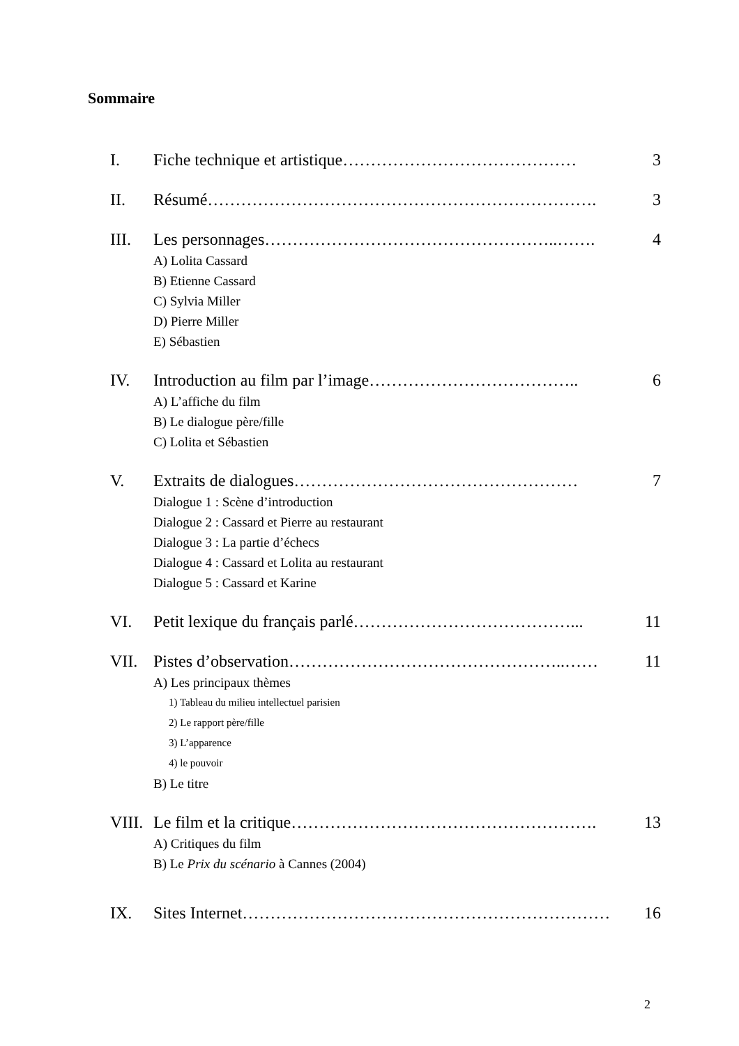Sommaire
I. Fiche technique et artistique…………………………………… 3
II. Résumé……………………………………………………………. 3
III. Les personnages……………………………………………..……. 4
A) Lolita Cassard
B) Etienne Cassard
C) Sylvia Miller
D) Pierre Miller
E) Sébastien
IV. Introduction au film par l’image……………………………….. 6
A) L’affiche du film
B) Le dialogue père/fille
C) Lolita et Sébastien
V. Extraits de dialogues…………………………………………… 7
Dialogue 1 : Scène d’introduction
Dialogue 2 : Cassard et Pierre au restaurant
Dialogue 3 : La partie d’échecs
Dialogue 4 : Cassard et Lolita au restaurant
Dialogue 5 : Cassard et Karine
VI. Petit lexique du français parlé…………………………………... 11
VII. Pistes d’observation…………………………………………..…… 11
A) Les principaux thèmes
1) Tableau du milieu intellectuel parisien
2) Le rapport père/fille
3) L’apparence
4) le pouvoir
B) Le titre
VIII. Le film et la critique………………………………………………. 13
A) Critiques du film
B) Le Prix du scénario à Cannes (2004)
IX. Sites Internet………………………………………………………… 16
2